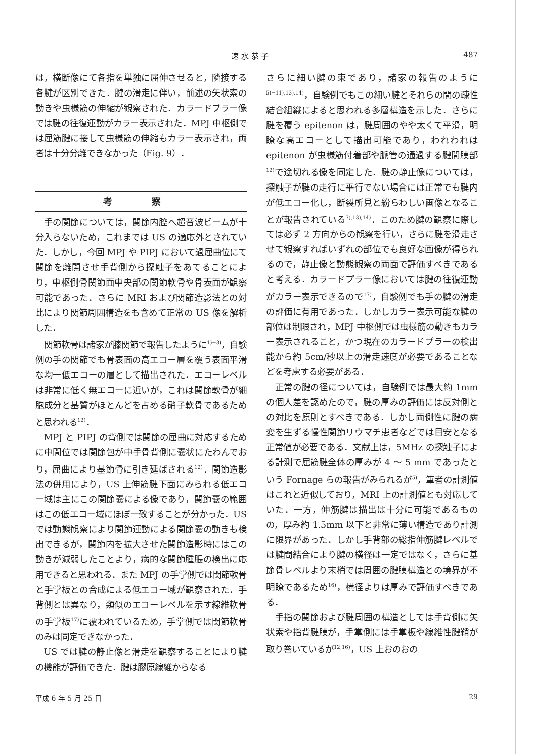速 水 恭 子 487
は，横断像にて各指を単独に屈伸させると，隣接する各腱が区別できた．腱の滑走に伴い，前述の矢状索の動きや虫様筋の伸縮が観察された．カラードプラー像では腱の往復運動がカラー表示された．MPJ 中枢側では屈筋腱に接して虫様筋の伸縮もカラー表示され，両者は十分分離できなかった（Fig. 9）．
考 察
手の関節については，関節内腔へ超音波ビームが十分入らないため，これまでは US の適応外とされていた．しかし，今回 MPJ や PIPJ において過屈曲位にて関節を離開させ手背側から探触子をあてることにより，中枢側骨関節面中央部の関節軟骨や骨表面が観察可能であった．さらに MRI および関節造影法との対比により関節周囲構造をも含めて正常の US 像を解析した．
関節軟骨は諸家が膝関節で報告したように<sup>1)−3)</sup>，自験例の手の関節でも骨表面の高エコー層を覆う表面平滑な均一低エコーの層として描出された．エコーレベルは非常に低く無エコーに近いが，これは関節軟骨が細胞成分と基質がほとんどを占める硝子軟骨であるためと思われる<sup>12)</sup>．
MPJ と PIPJ の背側では関節の屈曲に対応するために中間位では関節包が中手骨背側に嚢状にたわんでおり，屈曲により基節骨に引き延ばされる<sup>12)</sup>．関節造影法の併用により，US 上伸筋腱下面にみられる低エコー域は主にこの関節嚢による像であり，関節嚢の範囲はこの低エコー域にほぼ一致することが分かった．US では動態観察により関節運動による関節嚢の動きも検出できるが，関節内を拡大させた関節造影時にはこの動きが減弱したことより，病的な関節腫脹の検出に応用できると思われる．また MPJ の手掌側では関節軟骨と手掌板との合成による低エコー域が観察された．手背側とは異なり，類似のエコーレベルを示す線維軟骨の手掌板<sup>17)</sup>に覆われているため，手掌側では関節軟骨のみは同定できなかった．
US では腱の静止像と滑走を観察することにより腱の機能が評価できた．腱は膠原線維からなる
さらに細い腱の束であり，諸家の報告のように<sup>5)−11),13),14)</sup>，自験例でもこの細い腱とそれらの間の疎性結合組織によると思われる多層構造を示した．さらに腱を覆う epitenon は，腱周囲のやや太くて平滑，明瞭な高エコーとして描出可能であり，われわれは epitenon が虫様筋付着部や脈管の通過する腱間膜部<sup>12)</sup>で途切れる像を同定した．腱の静止像については，探触子が腱の走行に平行でない場合には正常でも腱内が低エコー化し，断裂所見と紛らわしい画像となることが報告されている<sup>7),13),14)</sup>．このため腱の観察に際しては必ず 2 方向からの観察を行い，さらに腱を滑走させて観察すればいずれの部位でも良好な画像が得られるので，静止像と動態観察の両面で評価すべきであると考える．カラードプラー像においては腱の往復運動がカラー表示できるので<sup>17)</sup>，自験例でも手の腱の滑走の評価に有用であった．しかしカラー表示可能な腱の部位は制限され，MPJ 中枢側では虫様筋の動きもカラー表示されること，かつ現在のカラードプラーの検出能から約 5cm/秒以上の滑走速度が必要であることなどを考慮する必要がある．
正常の腱の径については，自験例では最大約 1mm の個人差を認めたので，腱の厚みの評価には反対側との対比を原則とすべきである．しかし両側性に腱の病変を生ずる慢性関節リウマチ患者などでは目安となる正常値が必要である．文献上は，5MHz の探触子による計測で屈筋腱全体の厚みが 4 ～ 5 mm であったという Fornage らの報告がみられるが<sup>5)</sup>，筆者の計測値はこれと近似しており，MRI 上の計測値とも対応していた．一方，伸筋腱は描出は十分に可能であるものの，厚み約 1.5mm 以下と非常に薄い構造であり計測に限界があった．しかし手背部の総指伸筋腱レベルでは腱間結合により腱の横径は一定ではなく，さらに基節骨レベルより末梢では周囲の腱膜構造との境界が不明瞭であるため<sup>16)</sup>，横径よりは厚みで評価すべきである．
手指の関節および腱周囲の構造としては手背側に矢状索や指背腱膜が，手掌側には手掌板や線維性腱鞘が取り巻いているが<sup>12,16)</sup>，US 上おのおの
平成 6 年 5 月 25 日 29